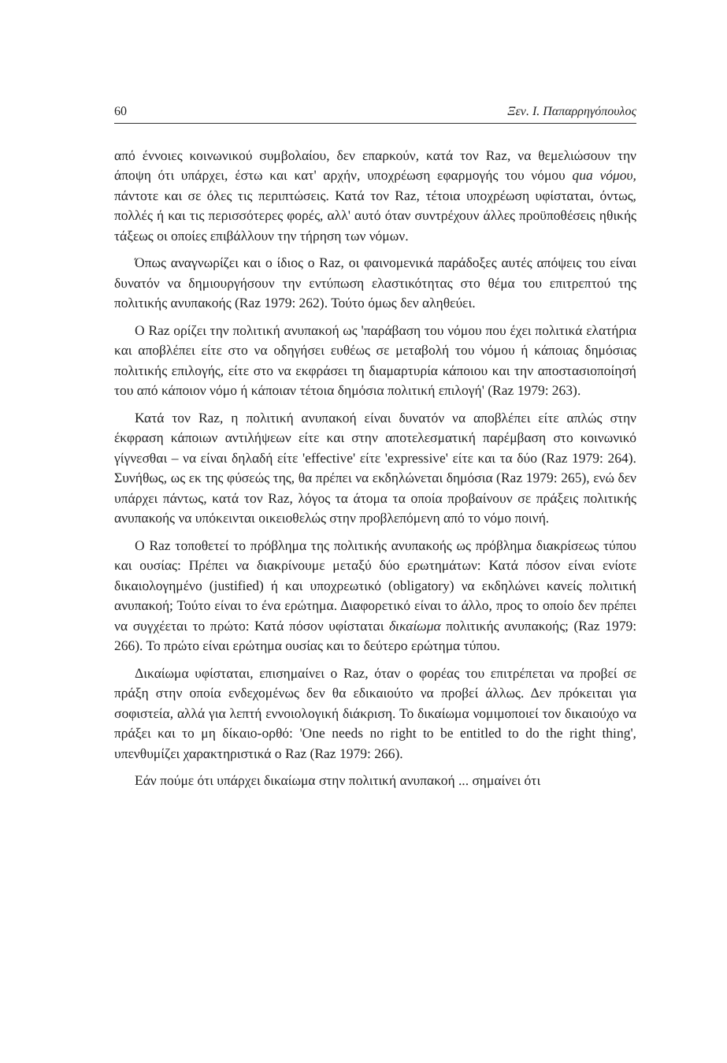60 Ξεν. Ι. Παπαρρηγόπουλος
από έννοιες κοινωνικού συμβολαίου, δεν επαρκούν, κατά τον Raz, να θεμελιώσουν την άποψη ότι υπάρχει, έστω και κατ' αρχήν, υποχρέωση εφαρμογής του νόμου qua νόμου, πάντοτε και σε όλες τις περιπτώσεις. Κατά τον Raz, τέτοια υποχρέωση υφίσταται, όντως, πολλές ή και τις περισσότερες φορές, αλλ' αυτό όταν συντρέχουν άλλες προϋποθέσεις ηθικής τάξεως οι οποίες επιβάλλουν την τήρηση των νόμων.
Όπως αναγνωρίζει και ο ίδιος ο Raz, οι φαινομενικά παράδοξες αυτές απόψεις του είναι δυνατόν να δημιουργήσουν την εντύπωση ελαστικότητας στο θέμα του επιτρεπτού της πολιτικής ανυπακοής (Raz 1979: 262). Τούτο όμως δεν αληθεύει.
Ο Raz ορίζει την πολιτική ανυπακοή ως 'παράβαση του νόμου που έχει πολιτικά ελατήρια και αποβλέπει είτε στο να οδηγήσει ευθέως σε μεταβολή του νόμου ή κάποιας δημόσιας πολιτικής επιλογής, είτε στο να εκφράσει τη διαμαρτυρία κάποιου και την αποστασιοποίησή του από κάποιον νόμο ή κάποιαν τέτοια δημόσια πολιτική επιλογή' (Raz 1979: 263).
Κατά τον Raz, η πολιτική ανυπακοή είναι δυνατόν να αποβλέπει είτε απλώς στην έκφραση κάποιων αντιλήψεων είτε και στην αποτελεσματική παρέμβαση στο κοινωνικό γίγνεσθαι – να είναι δηλαδή είτε 'effective' είτε 'expressive' είτε και τα δύο (Raz 1979: 264). Συνήθως, ως εκ της φύσεώς της, θα πρέπει να εκδηλώνεται δημόσια (Raz 1979: 265), ενώ δεν υπάρχει πάντως, κατά τον Raz, λόγος τα άτομα τα οποία προβαίνουν σε πράξεις πολιτικής ανυπακοής να υπόκεινται οικειοθελώς στην προβλεπόμενη από το νόμο ποινή.
Ο Raz τοποθετεί το πρόβλημα της πολιτικής ανυπακοής ως πρόβλημα διακρίσεως τύπου και ουσίας: Πρέπει να διακρίνουμε μεταξύ δύο ερωτημάτων: Κατά πόσον είναι ενίοτε δικαιολογημένο (justified) ή και υποχρεωτικό (obligatory) να εκδηλώνει κανείς πολιτική ανυπακοή; Τούτο είναι το ένα ερώτημα. Διαφορετικό είναι το άλλο, προς το οποίο δεν πρέπει να συγχέεται το πρώτο: Κατά πόσον υφίσταται δικαίωμα πολιτικής ανυπακοής; (Raz 1979: 266). Το πρώτο είναι ερώτημα ουσίας και το δεύτερο ερώτημα τύπου.
Δικαίωμα υφίσταται, επισημαίνει ο Raz, όταν ο φορέας του επιτρέπεται να προβεί σε πράξη στην οποία ενδεχομένως δεν θα εδικαιούτο να προβεί άλλως. Δεν πρόκειται για σοφιστεία, αλλά για λεπτή εννοιολογική διάκριση. Το δικαίωμα νομιμοποιεί τον δικαιούχο να πράξει και το μη δίκαιο-ορθό: 'One needs no right to be entitled to do the right thing', υπενθυμίζει χαρακτηριστικά ο Raz (Raz 1979: 266).
Εάν πούμε ότι υπάρχει δικαίωμα στην πολιτική ανυπακοή ... σημαίνει ότι